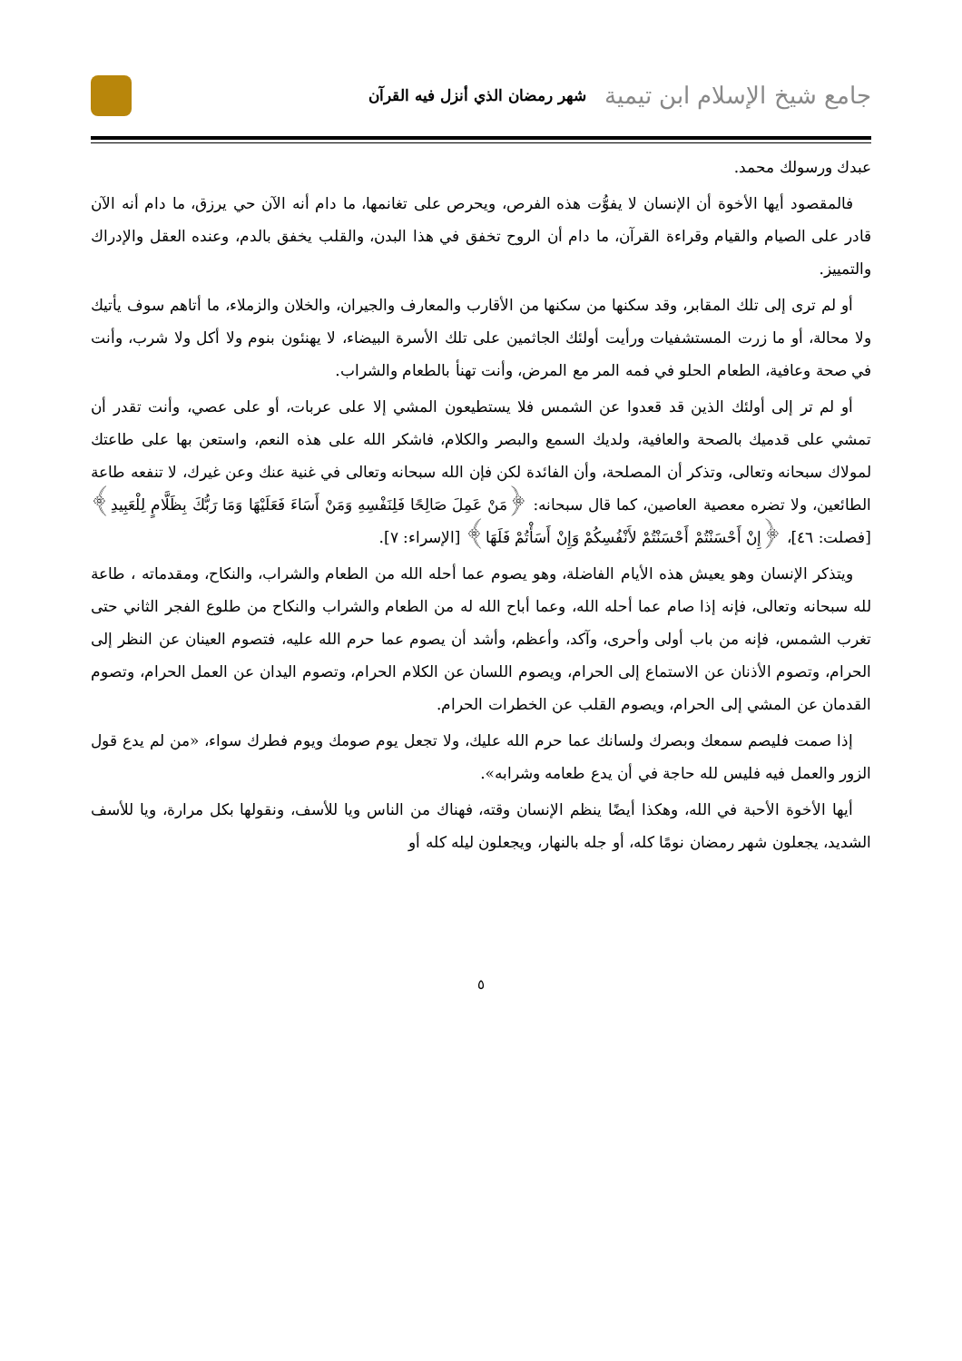جامع شيخ الإسلام ابن تيمية شهر رمضان الذي أنزل فيه القرآن
عبدك ورسولك محمد.
فالمقصود أيها الأخوة أن الإنسان لا يفوُّت هذه الفرص، ويحرص على تغانمها، ما دام أنه الآن حي يرزق، ما دام أنه الآن قادر على الصيام والقيام وقراءة القرآن، ما دام أن الروح تخفق في هذا البدن، والقلب يخفق بالدم، وعنده العقل والإدراك والتمييز.
أو لم ترى إلى تلك المقابر، وقد سكنها من سكنها من الأقارب والمعارف والجيران، والخلان والزملاء، ما أتاهم سوف يأتيك ولا محالة، أو ما زرت المستشفيات ورأيت أولئك الجاثمين على تلك الأسرة البيضاء، لا يهنئون بنوم ولا أكل ولا شرب، وأنت في صحة وعافية، الطعام الحلو في فمه المر مع المرض، وأنت تهنأ بالطعام والشراب.
أو لم تر إلى أولئك الذين قد قعدوا عن الشمس فلا يستطيعون المشي إلا على عربات، أو على عصي، وأنت تقدر أن تمشي على قدميك بالصحة والعافية، ولديك السمع والبصر والكلام، فاشكر الله على هذه النعم، واستعن بها على طاعتك لمولاك سبحانه وتعالى، وتذكر أن المصلحة، وأن الفائدة لكن فإن الله سبحانه وتعالى في غنية عنك وعن غيرك، لا تنفعه طاعة الطائعين، ولا تضره معصية العاصين، كما قال سبحانه: ﴿مَنْ عَمِلَ صَالِحًا فَلِنَفْسِهِ وَمَنْ أَسَاءَ فَعَلَيْهَا وَمَا رَبُّكَ بِظَلَّامٍ لِلْعَبِيدِ﴾[فصلت: ٤٦]، ﴿إِنْ أَحْسَنْتُمْ أَحْسَنْتُمْ لأَنْفُسِكُمْ وَإِنْ أَسَأْتُمْ فَلَهَا﴾ [الإسراء: ٧].
ويتذكر الإنسان وهو يعيش هذه الأيام الفاضلة، وهو يصوم عما أحله الله من الطعام والشراب، والنكاح، ومقدماته ، طاعة لله سبحانه وتعالى، فإنه إذا صام عما أحله الله، وعما أباح الله له من الطعام والشراب والنكاح من طلوع الفجر الثاني حتى تغرب الشمس، فإنه من باب أولى وأحرى، وآكد، وأعظم، وأشد أن يصوم عما حرم الله عليه، فتصوم العينان عن النظر إلى الحرام، وتصوم الأذنان عن الاستماع إلى الحرام، ويصوم اللسان عن الكلام الحرام، وتصوم اليدان عن العمل الحرام، وتصوم القدمان عن المشي إلى الحرام، ويصوم القلب عن الخطرات الحرام.
إذا صمت فليصم سمعك وبصرك ولسانك عما حرم الله عليك، ولا تجعل يوم صومك ويوم فطرك سواء، «من لم يدع قول الزور والعمل فيه فليس لله حاجة في أن يدع طعامه وشرابه».
أيها الأخوة الأحبة في الله، وهكذا أيضًا ينظم الإنسان وقته، فهناك من الناس ويا للأسف، ونقولها بكل مرارة، ويا للأسف الشديد، يجعلون شهر رمضان نومًا كله، أو جله بالنهار، ويجعلون ليله كله أو
٥